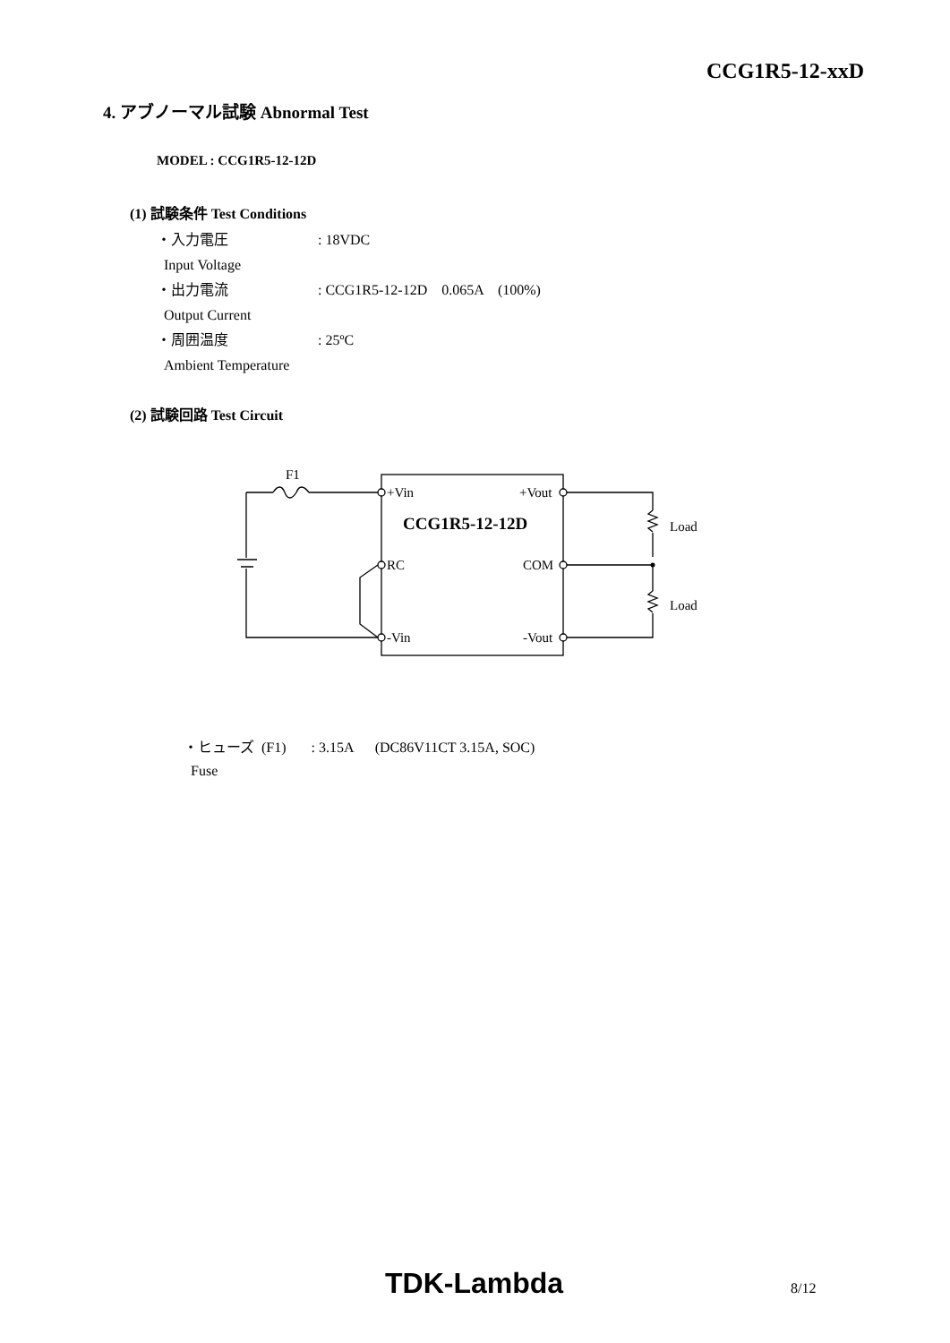CCG1R5-12-xxD
4. アブノーマル試験 Abnormal Test
MODEL : CCG1R5-12-12D
(1) 試験条件 Test Conditions
・入力電圧: 18VDC
Input Voltage
・出力電流: CCG1R5-12-12D 0.065A (100%)
Output Current
・周囲温度: 25ºC
Ambient Temperature
(2) 試験回路 Test Circuit
F1
+Vin
+Vout
CCG1R5-12-12D
RC
COM
-Vin
-Vout
Load
Load
・ヒューズ (F1) : 3.15A (DC86V11CT 3.15A, SOC)
Fuse
TDK-Lambda 8/12